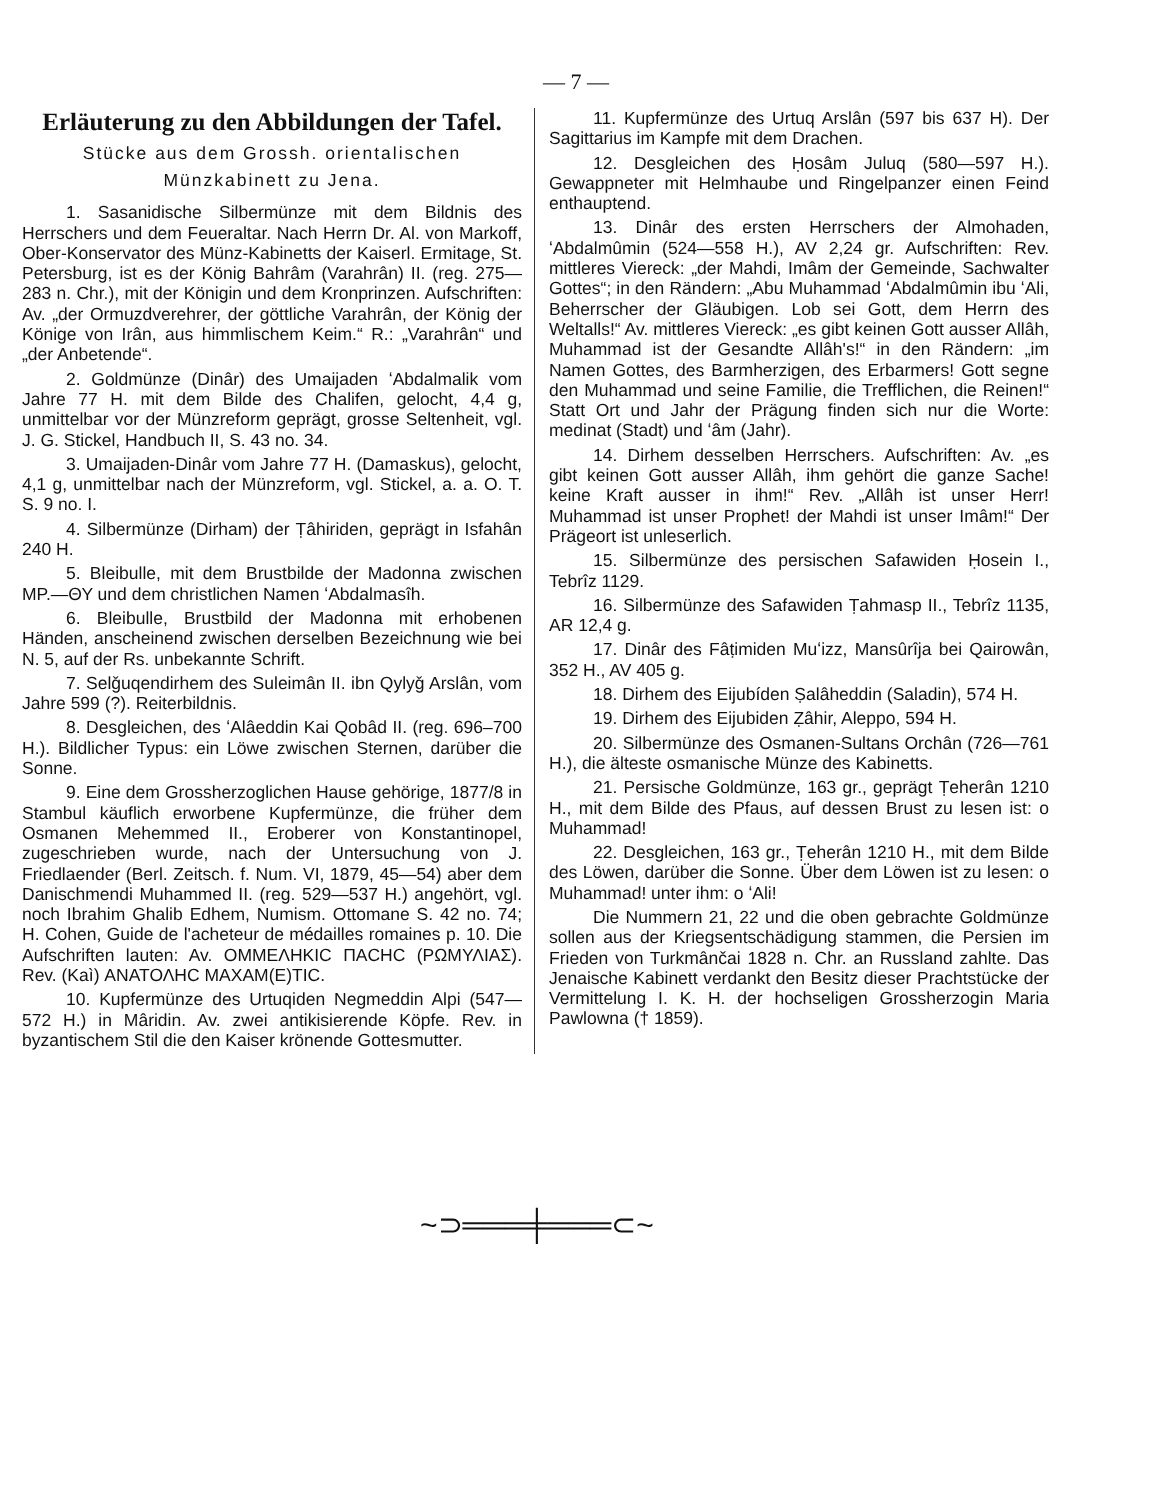— 7 —
Erläuterung zu den Abbildungen der Tafel.
Stücke aus dem Grossh. orientalischen Münzkabinett zu Jena.
1. Sasanidische Silbermünze mit dem Bildnis des Herrschers und dem Feueraltar. Nach Herrn Dr. Al. von Markoff, Ober-Konservator des Münz-Kabinetts der Kaiserl. Ermitage, St. Petersburg, ist es der König Bahrâm (Varahrân) II. (reg. 275—283 n. Chr.), mit der Königin und dem Kronprinzen. Aufschriften: Av. „der Ormuzdverehrer, der göttliche Varahrân, der König der Könige von Irân, aus himmlischem Keim.“ R.: „Varahrân“ und „der Anbetende“.
2. Goldmünze (Dinâr) des Umaijaden ʻAbdalmalik vom Jahre 77 H. mit dem Bilde des Chalifen, gelocht, 4,4 g, unmittelbar vor der Münzreform geprägt, grosse Seltenheit, vgl. J. G. Stickel, Handbuch II, S. 43 no. 34.
3. Umaijaden-Dinâr vom Jahre 77 H. (Damaskus), gelocht, 4,1 g, unmittelbar nach der Münzreform, vgl. Stickel, a. a. O. T. S. 9 no. I.
4. Silbermünze (Dirham) der Ṭâhiriden, geprägt in Isfahân 240 H.
5. Bleibulle, mit dem Brustbilde der Madonna zwischen MP.—ΘΥ und dem christlichen Namen ʻAbdalmasîh.
6. Bleibulle, Brustbild der Madonna mit erhobenen Händen, anscheinend zwischen derselben Bezeichnung wie bei N. 5, auf der Rs. unbekannte Schrift.
7. Selǧuqendirhem des Suleimân II. ibn Qylyǧ Arslân, vom Jahre 599 (?). Reiterbildnis.
8. Desgleichen, des ʻAlâeddin Kai Qobâd II. (reg. 696–700 H.). Bildlicher Typus: ein Löwe zwischen Sternen, darüber die Sonne.
9. Eine dem Grossherzoglichen Hause gehörige, 1877/8 in Stambul käuflich erworbene Kupfermünze, die früher dem Osmanen Mehemmed II., Eroberer von Konstantinopel, zugeschrieben wurde, nach der Untersuchung von J. Friedlaender (Berl. Zeitsch. f. Num. VI, 1879, 45—54) aber dem Danischmendi Muhammed II. (reg. 529—537 H.) angehört, vgl. noch Ibrahim Ghalib Edhem, Numism. Ottomane S. 42 no. 74; H. Cohen, Guide de l'acheteur de médailles romaines p. 10. Die Aufschriften lauten: Av. ΟΜΜΕΛΗΚΙϹ ΠΑϹΗϹ (ΡΩΜΥΛΙΑΣ). Rev. (Kaì) ΑΝΑΤΟΛΗϹ ΜΑΧΑΜ(Ε)ΤΙϹ.
10. Kupfermünze des Urtuqiden Negmeddin Alpi (547—572 H.) in Mâridin. Av. zwei antikisierende Köpfe. Rev. in byzantischem Stil die den Kaiser krönende Gottesmutter.
11. Kupfermünze des Urtuq Arslân (597 bis 637 H). Der Sagittarius im Kampfe mit dem Drachen.
12. Desgleichen des Ḥosâm Juluq (580—597 H.). Gewappneter mit Helmhaube und Ringelpanzer einen Feind enthauptend.
13. Dinâr des ersten Herrschers der Almohaden, ʻAbdalmûmin (524—558 H.), AV 2,24 gr. Aufschriften: Rev. mittleres Viereck: „der Mahdi, Imâm der Gemeinde, Sachwalter Gottes“; in den Rändern: „Abu Muhammad ʻAbdalmûmin ibu ʻAli, Beherrscher der Gläubigen. Lob sei Gott, dem Herrn des Weltalls!“ Av. mittleres Viereck: „es gibt keinen Gott ausser Allâh, Muhammad ist der Gesandte Allâh's!“ in den Rändern: „im Namen Gottes, des Barmherzigen, des Erbarmers! Gott segne den Muhammad und seine Familie, die Trefflichen, die Reinen!“ Statt Ort und Jahr der Prägung finden sich nur die Worte: medinat (Stadt) und ʻâm (Jahr).
14. Dirhem desselben Herrschers. Aufschriften: Av. „es gibt keinen Gott ausser Allâh, ihm gehört die ganze Sache! keine Kraft ausser in ihm!“ Rev. „Allâh ist unser Herr! Muhammad ist unser Prophet! der Mahdi ist unser Imâm!“ Der Prägeort ist unleserlich.
15. Silbermünze des persischen Safawiden Ḥosein I., Tebrîz 1129.
16. Silbermünze des Safawiden Ṭahmasp II., Tebrîz 1135, AR 12,4 g.
17. Dinâr des Fâṭimiden Muʻizz, Mansûrîja bei Qairowân, 352 H., AV 405 g.
18. Dirhem des Eijubíden Ṣalâheddin (Saladin), 574 H.
19. Dirhem des Eijubiden Ẓâhir, Aleppo, 594 H.
20. Silbermünze des Osmanen-Sultans Orchân (726—761 H.), die älteste osmanische Münze des Kabinetts.
21. Persische Goldmünze, 163 gr., geprägt Ṭeherân 1210 H., mit dem Bilde des Pfaus, auf dessen Brust zu lesen ist: o Muhammad!
22. Desgleichen, 163 gr., Ṭeherân 1210 H., mit dem Bilde des Löwen, darüber die Sonne. Über dem Löwen ist zu lesen: o Muhammad! unter ihm: o ʻAli!
Die Nummern 21, 22 und die oben gebrachte Goldmünze sollen aus der Kriegsentschädigung stammen, die Persien im Frieden von Turkmânčai 1828 n. Chr. an Russland zahlte. Das Jenaische Kabinett verdankt den Besitz dieser Prachtstücke der Vermittelung I. K. H. der hochseligen Grossherzogin Maria Pawlowna († 1859).
~⊃═══╪═══⊂~